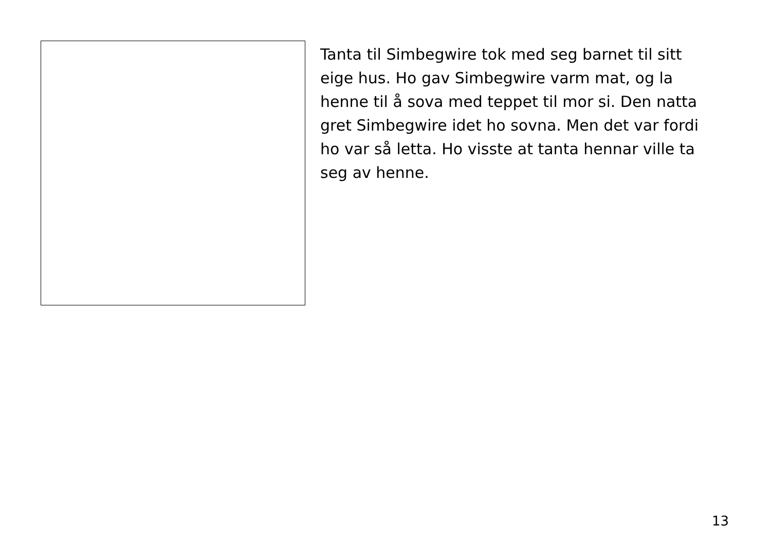Tanta til Simbegwire tok med seg barnet til sitt eige hus. Ho gav Simbegwire varm mat, og la henne til å sova med teppet til mor si. Den natta gret Simbegwire idet ho sovna. Men det var fordi ho var så letta. Ho visste at tanta hennar ville ta seg av henne.
13